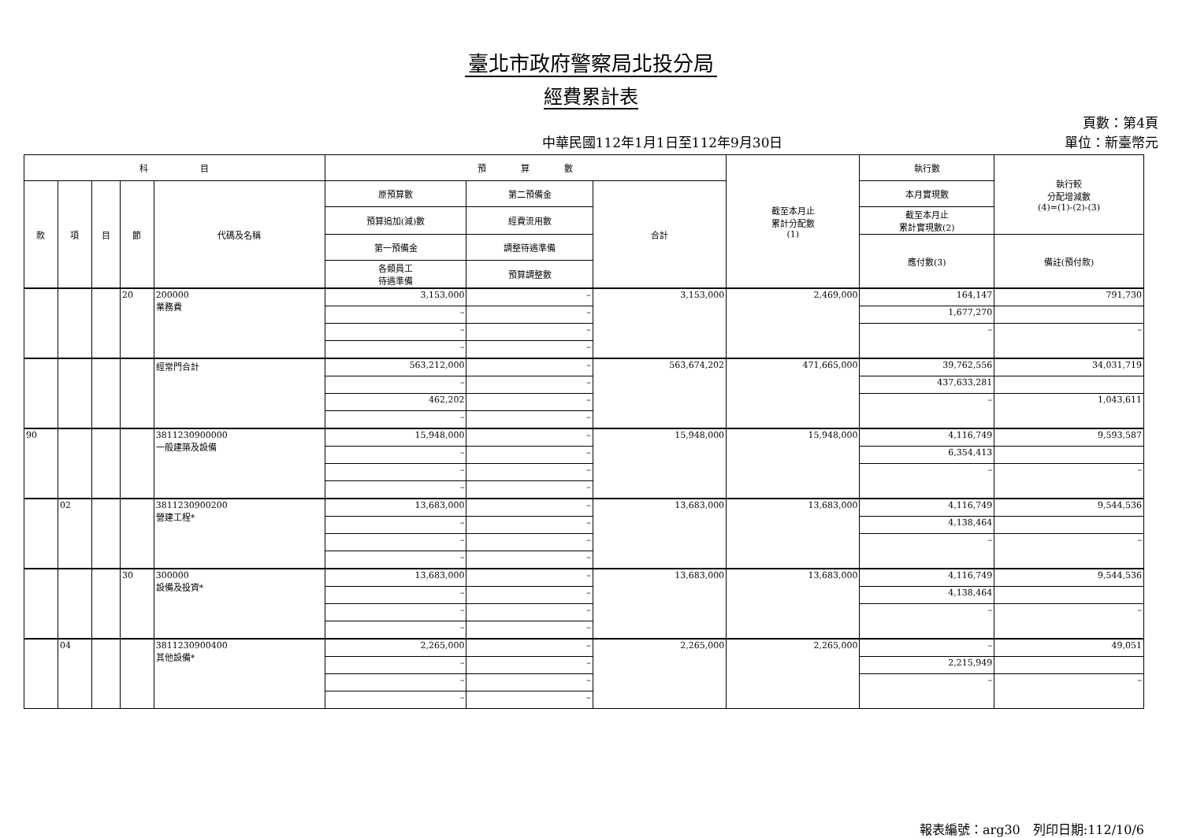臺北市政府警察局北投分局
經費累計表
中華民國112年1月1日至112年9月30日
頁數：第4頁
單位：新臺幣元
| 科 目 | | | | | 預 算 數 | | | 截至本月止 累計分配數 (1) | 執行數 | 執行較 分配增減數 (4)=(1)-(2)-(3) |
| --- | --- | --- | --- | --- | --- | --- | --- | --- | --- | --- |
| 款 | 項 | 目 | 節 | 代碼及名稱 | 原預算數 | 第二預備金 | 合計 | | 本月實現數 | |
| | | | | | 預算追加(減)數 | 經費流用數 | | | 截至本月止 累計實現數(2) | |
| | | | | | 第一預備金 | 調整待遇準備 | | | 應付數(3) | 備註(預付款) |
| | | | | | 各類員工 待遇準備 | 預算調整數 | | | | |
| | | | 20 | 200000 業務費 | 3,153,000 | – | 3,153,000 | 2,469,000 | 164,147 | 791,730 |
| | | | | | – | – | | | 1,677,270 | |
| | | | | | – | – | | | – | – |
| | | | | | – | – | | | | |
| | | | | 經常門合計 | 563,212,000 | – | 563,674,202 | 471,665,000 | 39,762,556 | 34,031,719 |
| | | | | | – | – | | | 437,633,281 | |
| | | | | | 462,202 | – | | | – | 1,043,611 |
| | | | | | – | – | | | | |
| 90 | | | | 3811230900000 一般建築及設備 | 15,948,000 | – | 15,948,000 | 15,948,000 | 4,116,749 | 9,593,587 |
| | | | | | – | – | | | 6,354,413 | |
| | | | | | – | – | | | – | – |
| | | | | | – | – | | | | |
| | 02 | | | 3811230900200 營建工程* | 13,683,000 | – | 13,683,000 | 13,683,000 | 4,116,749 | 9,544,536 |
| | | | | | – | – | | | 4,138,464 | |
| | | | | | – | – | | | – | – |
| | | | | | – | – | | | | |
| | | | 30 | 300000 設備及投資* | 13,683,000 | – | 13,683,000 | 13,683,000 | 4,116,749 | 9,544,536 |
| | | | | | – | – | | | 4,138,464 | |
| | | | | | – | – | | | – | – |
| | | | | | – | – | | | | |
| | 04 | | | 3811230900400 其他設備* | 2,265,000 | – | 2,265,000 | 2,265,000 | – | 49,051 |
| | | | | | – | – | | | 2,215,949 | |
| | | | | | – | – | | | – | – |
| | | | | | – | – | | | | |
報表編號：arg30　列印日期:112/10/6